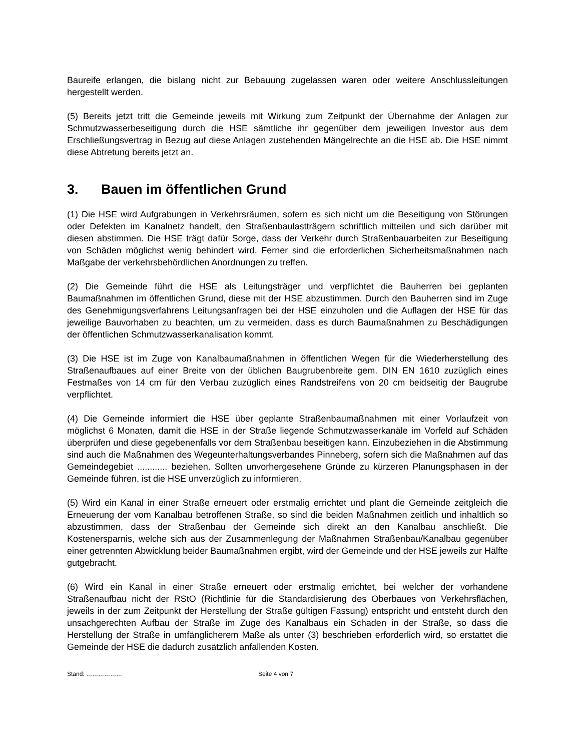Baureife erlangen, die bislang nicht zur Bebauung zugelassen waren oder weitere Anschlussleitungen hergestellt werden.
(5) Bereits jetzt tritt die Gemeinde jeweils mit Wirkung zum Zeitpunkt der Übernahme der Anlagen zur Schmutzwasserbeseitigung durch die HSE sämtliche ihr gegenüber dem jeweiligen Investor aus dem Erschließungsvertrag in Bezug auf diese Anlagen zustehenden Mängelrechte an die HSE ab. Die HSE nimmt diese Abtretung bereits jetzt an.
3. Bauen im öffentlichen Grund
(1) Die HSE wird Aufgrabungen in Verkehrsräumen, sofern es sich nicht um die Beseitigung von Störungen oder Defekten im Kanalnetz handelt, den Straßenbaulastträgern schriftlich mitteilen und sich darüber mit diesen abstimmen. Die HSE trägt dafür Sorge, dass der Verkehr durch Straßenbauarbeiten zur Beseitigung von Schäden möglichst wenig behindert wird. Ferner sind die erforderlichen Sicherheitsmaßnahmen nach Maßgabe der verkehrsbehördlichen Anordnungen zu treffen.
(2) Die Gemeinde führt die HSE als Leitungsträger und verpflichtet die Bauherren bei geplanten Baumaßnahmen im öffentlichen Grund, diese mit der HSE abzustimmen. Durch den Bauherren sind im Zuge des Genehmigungsverfahrens Leitungsanfragen bei der HSE einzuholen und die Auflagen der HSE für das jeweilige Bauvorhaben zu beachten, um zu vermeiden, dass es durch Baumaßnahmen zu Beschädigungen der öffentlichen Schmutzwasserkanalisation kommt.
(3) Die HSE ist im Zuge von Kanalbaumaßnahmen in öffentlichen Wegen für die Wiederherstellung des Straßenaufbaues auf einer Breite von der üblichen Baugrubenbreite gem. DIN EN 1610 zuzüglich eines Festmaßes von 14 cm für den Verbau zuzüglich eines Randstreifens von 20 cm beidseitig der Baugrube verpflichtet.
(4) Die Gemeinde informiert die HSE über geplante Straßenbaumaßnahmen mit einer Vorlaufzeit von möglichst 6 Monaten, damit die HSE in der Straße liegende Schmutzwasserkanäle im Vorfeld auf Schäden überprüfen und diese gegebenenfalls vor dem Straßenbau beseitigen kann. Einzubeziehen in die Abstimmung sind auch die Maßnahmen des Wegeunterhaltungsverbandes Pinneberg, sofern sich die Maßnahmen auf das Gemeindegebiet ............ beziehen. Sollten unvorhergesehene Gründe zu kürzeren Planungsphasen in der Gemeinde führen, ist die HSE unverzüglich zu informieren.
(5) Wird ein Kanal in einer Straße erneuert oder erstmalig errichtet und plant die Gemeinde zeitgleich die Erneuerung der vom Kanalbau betroffenen Straße, so sind die beiden Maßnahmen zeitlich und inhaltlich so abzustimmen, dass der Straßenbau der Gemeinde sich direkt an den Kanalbau anschließt. Die Kostenersparnis, welche sich aus der Zusammenlegung der Maßnahmen Straßenbau/Kanalbau gegenüber einer getrennten Abwicklung beider Baumaßnahmen ergibt, wird der Gemeinde und der HSE jeweils zur Hälfte gutgebracht.
(6) Wird ein Kanal in einer Straße erneuert oder erstmalig errichtet, bei welcher der vorhandene Straßenaufbau nicht der RStO (Richtlinie für die Standardisierung des Oberbaues von Verkehrsflächen, jeweils in der zum Zeitpunkt der Herstellung der Straße gültigen Fassung) entspricht und entsteht durch den unsachgerechten Aufbau der Straße im Zuge des Kanalbaus ein Schaden in der Straße, so dass die Herstellung der Straße in umfänglicherem Maße als unter (3) beschrieben erforderlich wird, so erstattet die Gemeinde der HSE die dadurch zusätzlich anfallenden Kosten.
Stand: ……………… Seite 4 von 7